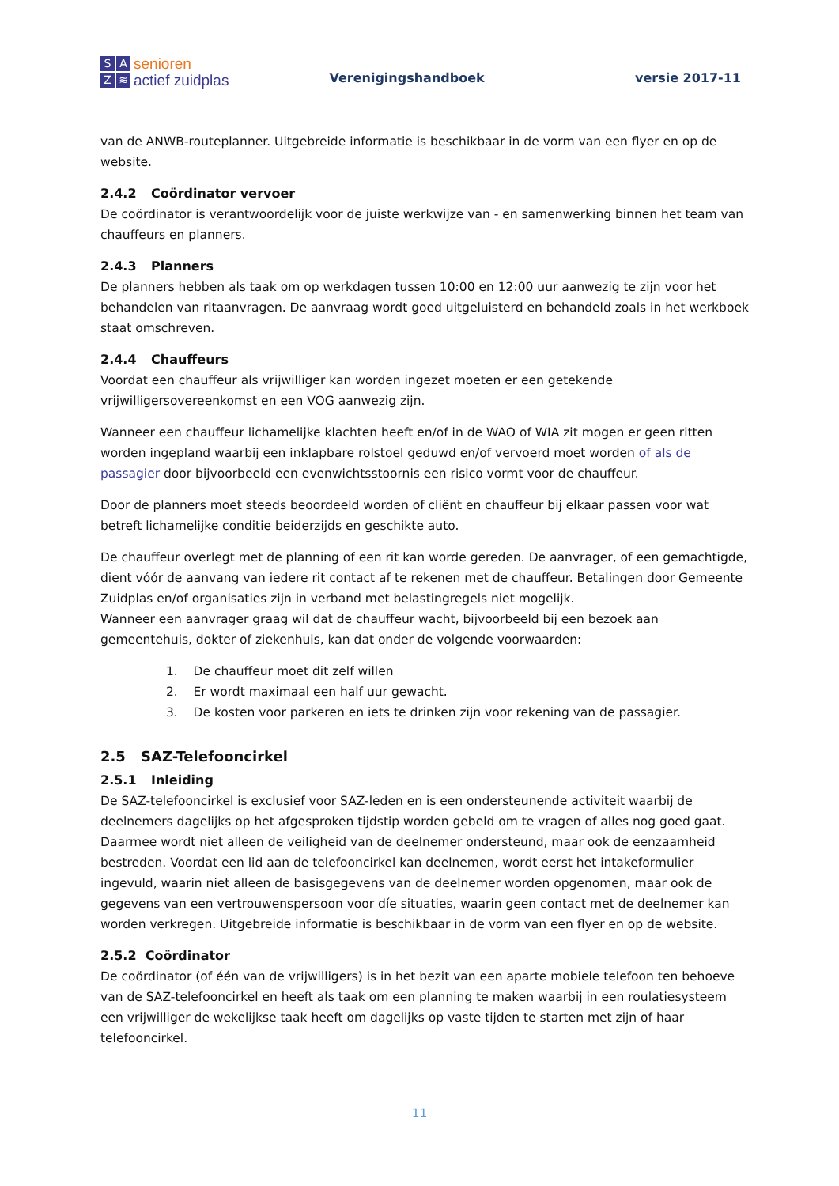SAZ ≋
senioren
actief zuidplas
Verenigingshandboek
versie 2017-11
van de ANWB-routeplanner. Uitgebreide informatie is beschikbaar in de vorm van een flyer en op de website.
2.4.2 Coördinator vervoer
De coördinator is verantwoordelijk voor de juiste werkwijze van - en samenwerking binnen het team van chauffeurs en planners.
2.4.3 Planners
De planners hebben als taak om op werkdagen tussen 10:00 en 12:00 uur aanwezig te zijn voor het behandelen van ritaanvragen. De aanvraag wordt goed uitgeluisterd en behandeld zoals in het werkboek staat omschreven.
2.4.4 Chauffeurs
Voordat een chauffeur als vrijwilliger kan worden ingezet moeten er een getekende vrijwilligersovereenkomst en een VOG aanwezig zijn.
Wanneer een chauffeur lichamelijke klachten heeft en/of in de WAO of WIA zit mogen er geen ritten worden ingepland waarbij een inklapbare rolstoel geduwd en/of vervoerd moet worden of als de passagier door bijvoorbeeld een evenwichtsstoornis een risico vormt voor de chauffeur.
Door de planners moet steeds beoordeeld worden of cliënt en chauffeur bij elkaar passen voor wat betreft lichamelijke conditie beiderzijds en geschikte auto.
De chauffeur overlegt met de planning of een rit kan worde gereden. De aanvrager, of een gemachtigde, dient vóór de aanvang van iedere rit contact af te rekenen met de chauffeur. Betalingen door Gemeente Zuidplas en/of organisaties zijn in verband met belastingregels niet mogelijk.
Wanneer een aanvrager graag wil dat de chauffeur wacht, bijvoorbeeld bij een bezoek aan gemeentehuis, dokter of ziekenhuis, kan dat onder de volgende voorwaarden:
1. De chauffeur moet dit zelf willen
2. Er wordt maximaal een half uur gewacht.
3. De kosten voor parkeren en iets te drinken zijn voor rekening van de passagier.
2.5 SAZ-Telefooncirkel
2.5.1 Inleiding
De SAZ-telefooncirkel is exclusief voor SAZ-leden en is een ondersteunende activiteit waarbij de deelnemers dagelijks op het afgesproken tijdstip worden gebeld om te vragen of alles nog goed gaat. Daarmee wordt niet alleen de veiligheid van de deelnemer ondersteund, maar ook de eenzaamheid bestreden. Voordat een lid aan de telefooncirkel kan deelnemen, wordt eerst het intakeformulier ingevuld, waarin niet alleen de basisgegevens van de deelnemer worden opgenomen, maar ook de gegevens van een vertrouwenspersoon voor díe situaties, waarin geen contact met de deelnemer kan worden verkregen. Uitgebreide informatie is beschikbaar in de vorm van een flyer en op de website.
2.5.2 Coördinator
De coördinator (of één van de vrijwilligers) is in het bezit van een aparte mobiele telefoon ten behoeve van de SAZ-telefooncirkel en heeft als taak om een planning te maken waarbij in een roulatiesysteem een vrijwilliger de wekelijkse taak heeft om dagelijks op vaste tijden te starten met zijn of haar telefooncirkel.
11